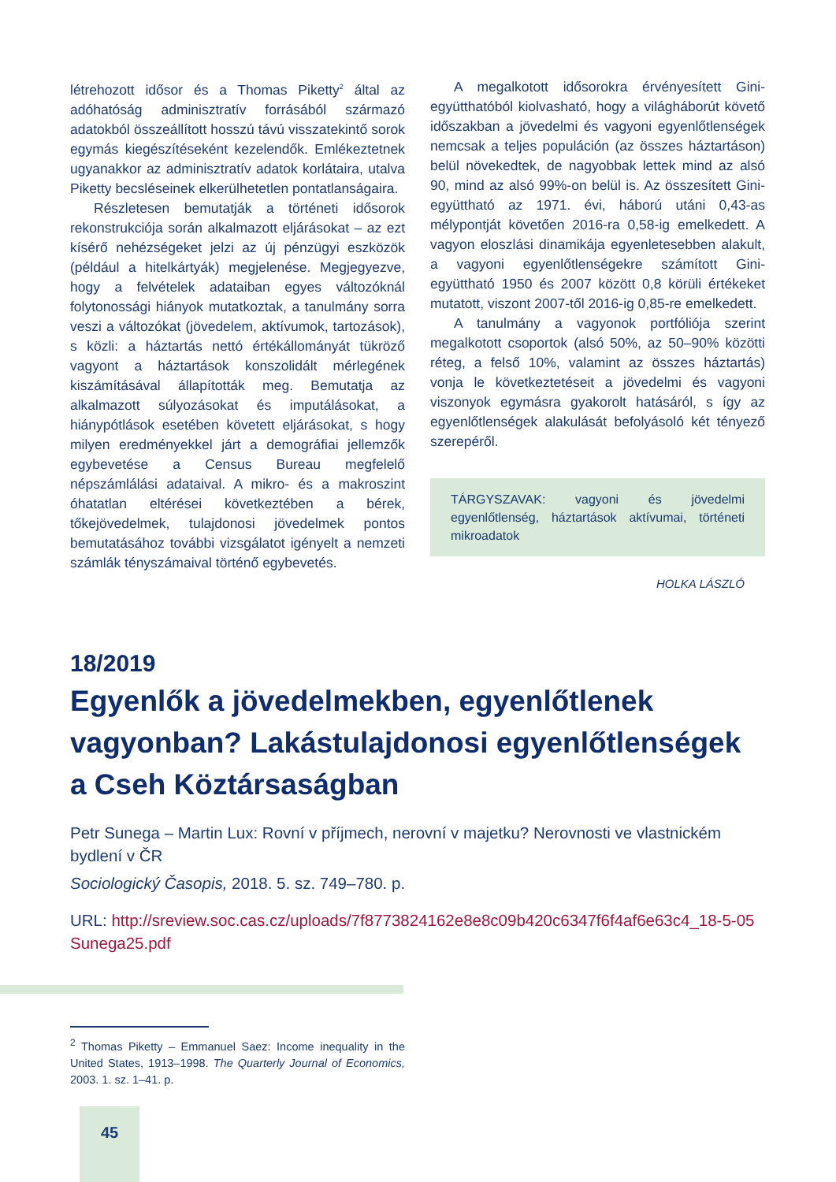létrehozott idősor és a Thomas Piketty<sup>2</sup> által az adóhatóság adminisztratív forrásából származó adatokból összeállított hosszú távú visszatekintő sorok egymás kiegészítéseként kezelendők. Emlékeztetnek ugyanakkor az adminisztratív adatok korlátaira, utalva Piketty becsléseinek elkerülhetetlen pontatlanságaira.
Részletesen bemutatják a történeti idősorok rekonstrukciója során alkalmazott eljárásokat – az ezt kísérő nehézségeket jelzi az új pénzügyi eszközök (például a hitelkártyák) megjelenése. Megjegyezve, hogy a felvételek adataiban egyes változóknál folytonossági hiányok mutatkoztak, a tanulmány sorra veszi a változókat (jövedelem, aktívumok, tartozások), s közli: a háztartás nettó értékállományát tükröző vagyont a háztartások konszolidált mérlegének kiszámításával állapították meg. Bemutatja az alkalmazott súlyozásokat és imputálásokat, a hiánypótlások esetében követett eljárásokat, s hogy milyen eredményekkel járt a demográfiai jellemzők egybevetése a Census Bureau megfelelő népszámlálási adataival. A mikro- és a makroszint óhatatlan eltérései következtében a bérek, tőkejövedelmek, tulajdonosi jövedelmek pontos bemutatásához további vizsgálatot igényelt a nemzeti számlák tényszámaival történő egybevetés.
A megalkotott idősorokra érvényesített Gini-együtthatóból kiolvasható, hogy a világháborút követő időszakban a jövedelmi és vagyoni egyenlőtlenségek nemcsak a teljes populáción (az összes háztartáson) belül növekedtek, de nagyobbak lettek mind az alsó 90, mind az alsó 99%-on belül is. Az összesített Gini-együttható az 1971. évi, háború utáni 0,43-as mélypontját követően 2016-ra 0,58-ig emelkedett. A vagyon eloszlási dinamikája egyenletesebben alakult, a vagyoni egyenlőtlenségekre számított Gini-együttható 1950 és 2007 között 0,8 körüli értékeket mutatott, viszont 2007-től 2016-ig 0,85-re emelkedett.
A tanulmány a vagyonok portfóliója szerint megalkotott csoportok (alsó 50%, az 50–90% közötti réteg, a felső 10%, valamint az összes háztartás) vonja le következtetéseit a jövedelmi és vagyoni viszonyok egymásra gyakorolt hatásáról, s így az egyenlőtlenségek alakulását befolyásoló két tényező szerepéről.
TÁRGYSZAVAK: vagyoni és jövedelmi egyenlőtlenség, háztartások aktívumai, történeti mikroadatok
HOLKA LÁSZLÓ
18/2019
Egyenlők a jövedelmekben, egyenlőtlenek vagyonban? Lakástulajdonosi egyenlőtlenségek a Cseh Köztársaságban
Petr Sunega – Martin Lux: Rovní v příjmech, nerovní v majetku? Nerovnosti ve vlastnickém bydlení v ČR
Sociologický Časopis, 2018. 5. sz. 749–780. p.
URL: http://sreview.soc.cas.cz/uploads/7f8773824162e8e8c09b420c6347f6f4af6e63c4_18-5-05Sunega25.pdf
<sup>2</sup> Thomas Piketty – Emmanuel Saez: Income inequality in the United States, 1913–1998. The Quarterly Journal of Economics, 2003. 1. sz. 1–41. p.
45